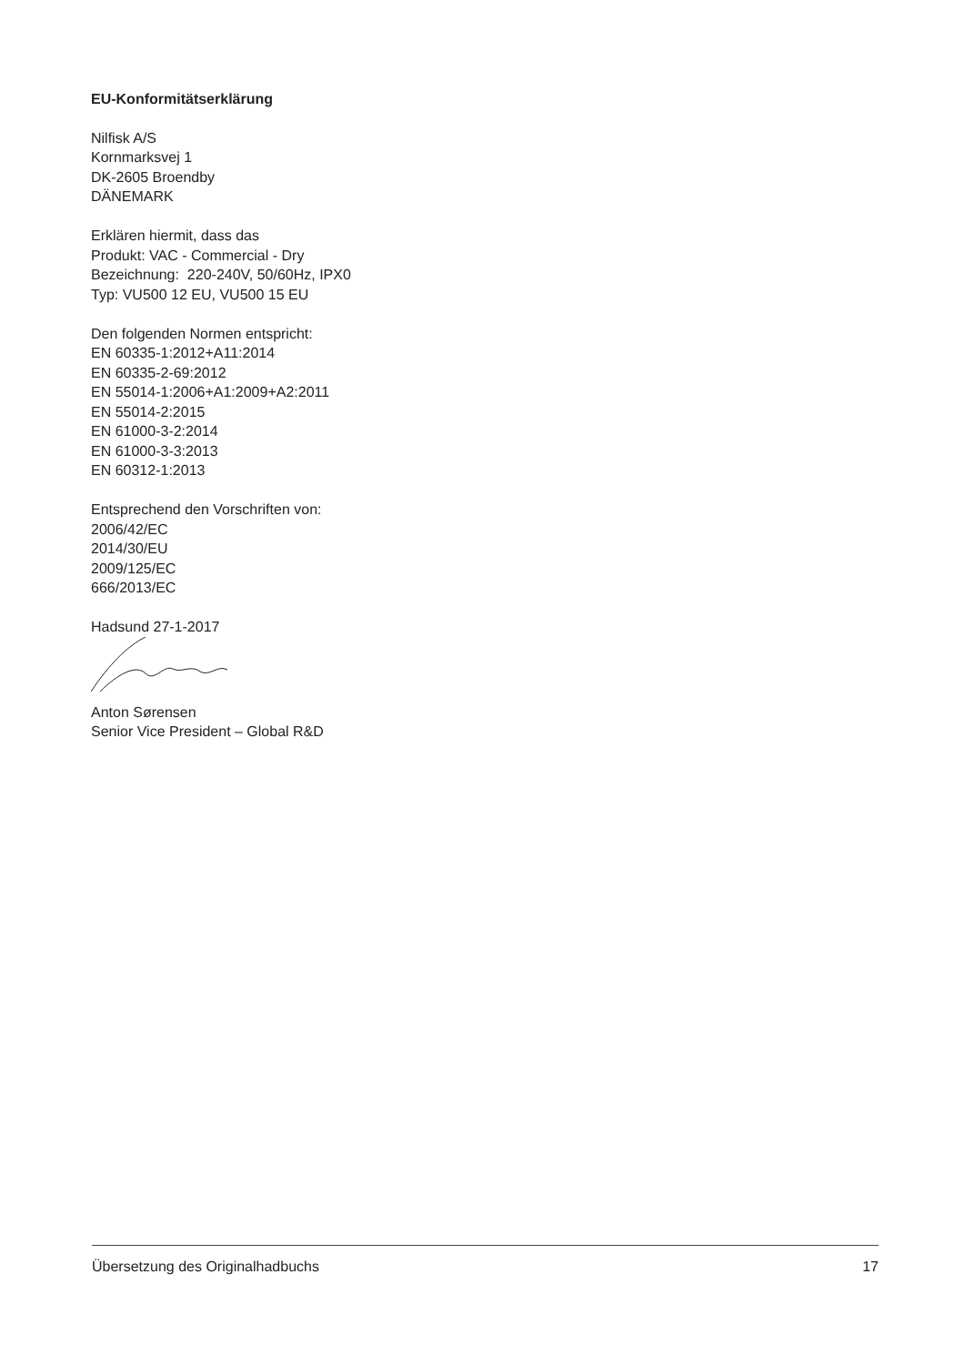EU-Konformitätserklärung
Nilfisk A/S
Kornmarksvej 1
DK-2605 Broendby
DÄNEMARK
Erklären hiermit, dass das
Produkt: VAC - Commercial - Dry
Bezeichnung: 220-240V, 50/60Hz, IPX0
Typ: VU500 12 EU, VU500 15 EU
Den folgenden Normen entspricht:
EN 60335-1:2012+A11:2014
EN 60335-2-69:2012
EN 55014-1:2006+A1:2009+A2:2011
EN 55014-2:2015
EN 61000-3-2:2014
EN 61000-3-3:2013
EN 60312-1:2013
Entsprechend den Vorschriften von:
2006/42/EC
2014/30/EU
2009/125/EC
666/2013/EC
Hadsund 27-1-2017
Anton Sørensen
Senior Vice President – Global R&D
Übersetzung des Originalhadbuchs 17